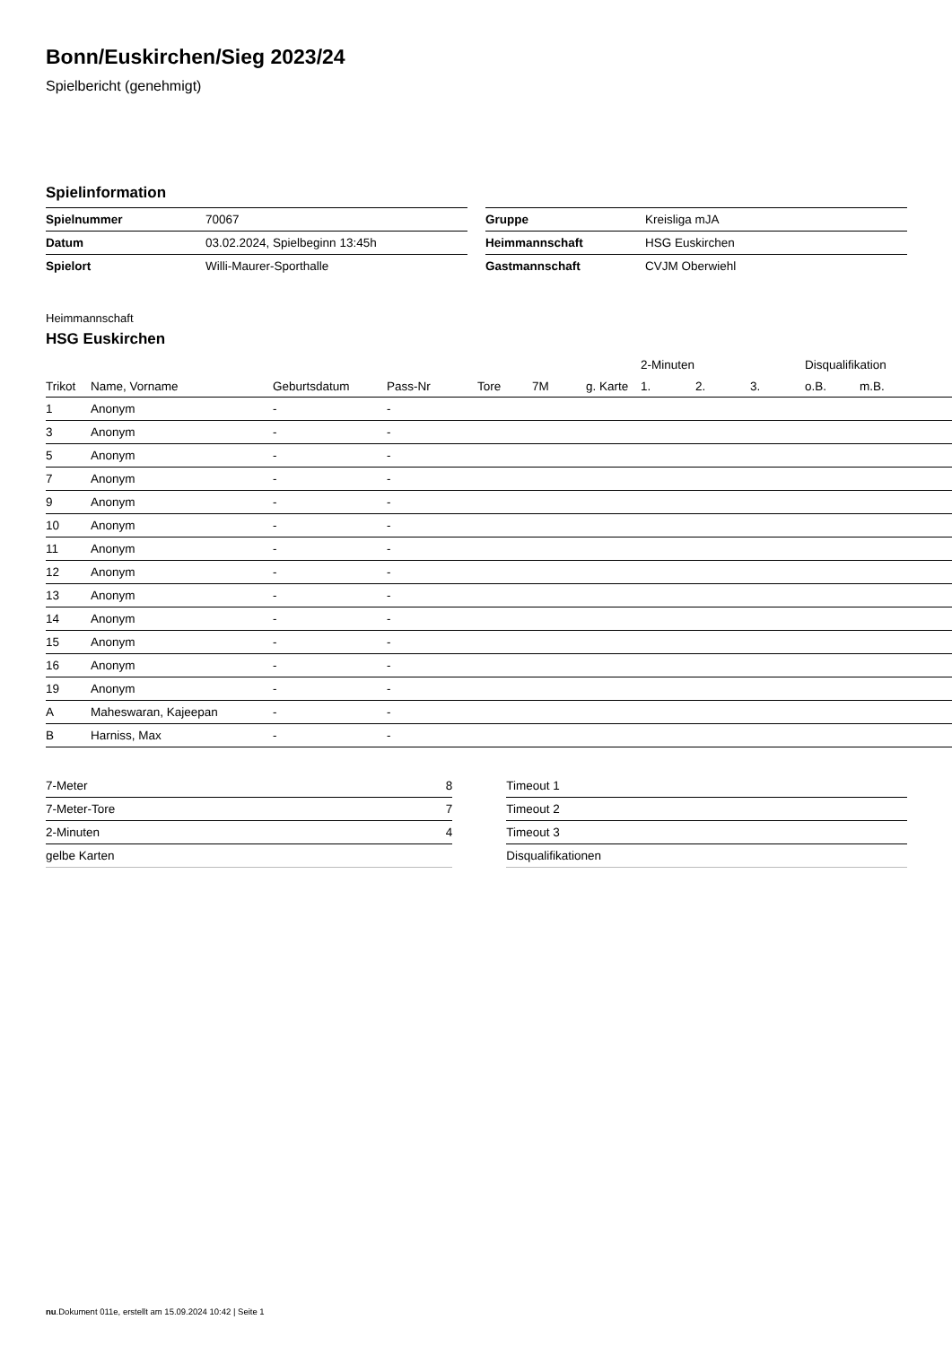Bonn/Euskirchen/Sieg 2023/24
Spielbericht (genehmigt)
Spielinformation
| Spielnummer | 70067 |
| Datum | 03.02.2024, Spielbeginn 13:45h |
| Spielort | Willi-Maurer-Sporthalle |
| Gruppe | Kreisliga mJA |
| Heimmannschaft | HSG Euskirchen |
| Gastmannschaft | CVJM Oberwiehl |
Heimmannschaft
HSG Euskirchen
| | | | | | | | | 2-Minuten | | | Disqualifikation | |
| --- | --- | --- | --- | --- | --- | --- | --- | --- | --- | --- | --- | --- |
| Trikot | Name, Vorname | Geburtsdatum | Pass-Nr | Tore | 7M | g. Karte | | 1. | 2. | 3. | o.B. | m.B. |
| 1 | Anonym | - | - | | | | | | | | | |
| 3 | Anonym | - | - | | | | | | | | | |
| 5 | Anonym | - | - | | | | | | | | | |
| 7 | Anonym | - | - | | | | | | | | | |
| 9 | Anonym | - | - | | | | | | | | | |
| 10 | Anonym | - | - | | | | | | | | | |
| 11 | Anonym | - | - | | | | | | | | | |
| 12 | Anonym | - | - | | | | | | | | | |
| 13 | Anonym | - | - | | | | | | | | | |
| 14 | Anonym | - | - | | | | | | | | | |
| 15 | Anonym | - | - | | | | | | | | | |
| 16 | Anonym | - | - | | | | | | | | | |
| 19 | Anonym | - | - | | | | | | | | | |
| A | Maheswaran, Kajeepan | - | - | | | | | | | | | |
| B | Harniss, Max | - | - | | | | | | | | | |
| 7-Meter | 8 |
| 7-Meter-Tore | 7 |
| 2-Minuten | 4 |
| gelbe Karten | |
| Timeout 1 |
| Timeout 2 |
| Timeout 3 |
| Disqualifikationen |
nu.Dokument 011e, erstellt am 15.09.2024 10:42 | Seite 1